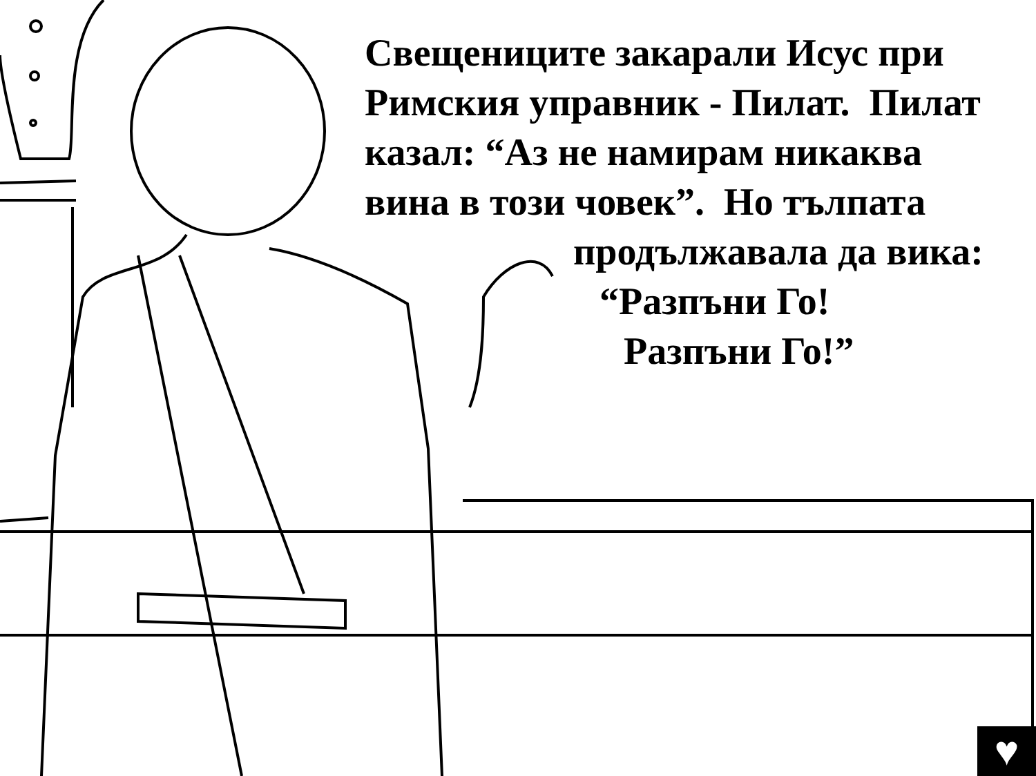Свещениците закарали Исус при
Римския управник - Пилат. Пилат
казал: “Аз не намирам никаква
вина в този човек”. Но тълпата
продължавала да вика:
“Разпъни Го!
Разпъни Го!”
♥